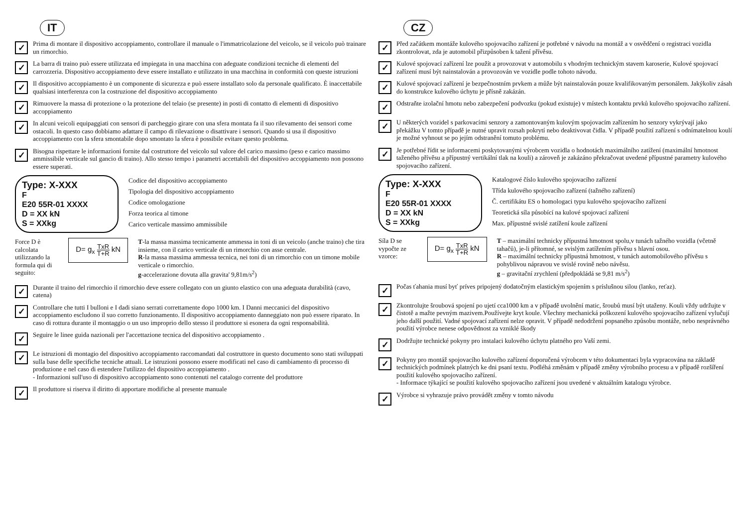IT
✓
Prima di montare il dispositivo accoppiamento, controllare il manuale o l'immatricolazione del veicolo, se il veicolo può trainare un rimorchio.
✓
La barra di traino può essere utilizzata ed impiegata in una macchina con adeguate condizioni tecniche di elementi del carrozzeria. Dispositivo accoppiamento deve essere installato e utilizzato in una macchina in conformità con queste istruzioni
✓
Il dispositivo accoppiamento è un componente di sicurezza e può essere installato solo da personale qualificato. È inaccettabile qualsiasi interferenza con la costruzione del dispositivo accoppiamento
✓
Rimuovere la massa di protezione o la protezione del telaio (se presente) in posti di contatto di elementi di dispositivo accoppiamento
✓
In alcuni veicoli equipaggiati con sensori di parcheggio girare con una sfera montata fa il suo rilevamento dei sensori come ostacoli. In questo caso dobbiamo adattare il campo di rilevazione o disattivare i sensori. Quando si usa il dispositivo accoppiamento con la sfera smontabile dopo smontato la sfera è possibile evitare questo problema.
✓
Bisogna rispettare le informazioni fornite dal costruttore del veicolo sul valore del carico massimo (peso e carico massimo ammissibile verticale sul gancio di traino). Allo stesso tempo i parametri accettabili del dispositivo accoppiamento non possono essere superati.
Type: X-XXX
F
E20 55R-01 XXXX
D = XX kN
S = XXkg
Codice del dispositivo accoppiamento
Tipologia del dispositivo accoppiamento
Codice omologazione
Forza teorica al timone
Carico verticale massimo ammissibile
Force D è calcolata utilizzando la formula qui di seguito:
D= g<sub>x</sub> TxR T+R kN
T-la massa massima tecnicamente ammessa in toni di un veicolo (anche traino) che tira insieme, con il carico verticale di un rimorchio con asse centrale.
R-la massa massima ammessa tecnica, nei toni di un rimorchio con un timone mobile verticale o rimorchio.
g-accelerazione dovuta alla gravita' 9,81m/s<sup>2</sup>)
✓
Durante il traino del rimorchio il rimorchio deve essere collegato con un giunto elastico con una adeguata durabilità (cavo, catena)
✓
Controllare che tutti I bulloni e I dadi siano serrati correttamente dopo 1000 km. I Danni meccanici del dispositivo accoppiamento escludono il suo corretto funzionamento. Il dispositivo accoppiamento danneggiato non può essere riparato. In caso di rottura durante il montaggio o un uso improprio dello stesso il produttore si esonera da ogni responsabilità.
✓
Seguire le linee guida nazionali per l'accettazione tecnica del dispositivo accoppiamento .
✓
Le istruzioni di montagio del dispositivo accoppiamento raccomandati dal costruttore in questo documento sono stati sviluppati sulla base delle specifiche tecniche attuali. Le istruzioni possono essere modificati nel caso di cambiamento di processo di produzione e nel caso di estendere l'utilizzo del dispositivo accoppiamento .
- Informazioni sull'uso di dispositivo accoppiamento sono contenuti nel catalogo corrente del produttore
✓
Il produttore si riserva il diritto di apportare modifiche al presente manuale
CZ
✓
Před začátkem montáže kulového spojovacího zařízení je potřebné v návodu na montáž a v osvědčení o registraci vozidla zkontrolovat, zda je automobil přizpůsoben k tažení přívěsu.
✓
Kulové spojovací zařízení lze použít a provozovat v automobilu s vhodným technickým stavem karoserie, Kulové spojovací zařízení musí být nainstalován a provozován ve vozidle podle tohoto návodu.
✓
Kulové spojovací zařízení je bezpečnostním prvkem a může být nainstalován pouze kvalifikovaným personálem. Jakýkoliv zásah do konstrukce kulového úchytu je přísně zakázán.
✓
Odstraňte izolační hmotu nebo zabezpečení podvozku (pokud existuje) v místech kontaktu prvků kulového spojovacího zařízení.
✓
U některých vozidel s parkovacími senzory a zamontovaným kulovým spojovacím zařízením ho senzory vykrývají jako překážku V tomto případě je nutné upravit rozsah pokrytí nebo deaktivovat čidla. V případě použití zařízení s odnímatelnou koulí je možné vyhnout se po jejím odstranění tomuto problému.
✓
Je potřebné řídit se informacemi poskytovanými výrobcem vozidla o hodnotách maximálního zatížení (maximální hmotnost taženého přívěsu a přípustný vertikální tlak na kouli) a zároveň je zakázáno překračovat uvedené přípustné parametry kulového spojovacího zařízení.
Type: X-XXX
F
E20 55R-01 XXXX
D = XX kN
S = XXkg
Katalogové číslo kulového spojovacího zařízení
Třída kulového spojovacího zařízení (tažného zařízení)
Č. certifikátu ES o homologaci typu kulového spojovacího zařízení
Teoretická síla působící na kulové spojovací zařízení
Max. přípustné svislé zatížení koule zařízení
Síla D se vypočte ze vzorce:
D= g<sub>x</sub> TxR T+R kN
T – maximální technicky přípustná hmotnost spolu,v tunách tažného vozidla (včetně tahačů), je-li přítomné, se svislým zatížením přívěsu s hlavní osou.
R – maximální technicky přípustná hmotnost, v tunách automobilového přívěsu s pohyblivou nápravou ve svislé rovině nebo návěsu.
g – gravitační zrychlení (předpokládá se 9,81 m/s<sup>2</sup>)
✓
Počas ťahania musí byť príves pripojený dodatočným elastickým spojením s príslušnou silou (lanko, reťaz).
✓
Zkontrolujte šroubová spojení po ujetí cca1000 km a v případě uvolnění matic, šroubů musí být utaženy. Kouli vždy udržujte v čistotě a mažte pevným mazivem.Používejte kryt koule. Všechny mechanická poškození kulového spojovacího zařízení vylučují jeho další použití. Vadné spojovací zařízení nelze opravit. V případě nedodržení popsaného způsobu montáže, nebo nesprávného použití výrobce nenese odpovědnost za vzniklé škody
✓
Dodržujte technické pokyny pro instalaci kulového úchytu platného pro Vaší zemi.
✓
Pokyny pro montáž spojovacího kulového zařízení doporučená výrobcem v této dokumentaci byla vypracována na základě technických podmínek platných ke dni psaní textu. Podléhá změnám v případě změny výrobního procesu a v případě rozšíření použití kulového spojovacího zařízení.
- Informace týkající se použití kulového spojovacího zařízení jsou uvedené v aktuálním katalogu výrobce.
✓
Výrobce si vyhrazuje právo provádět změny v tomto návodu